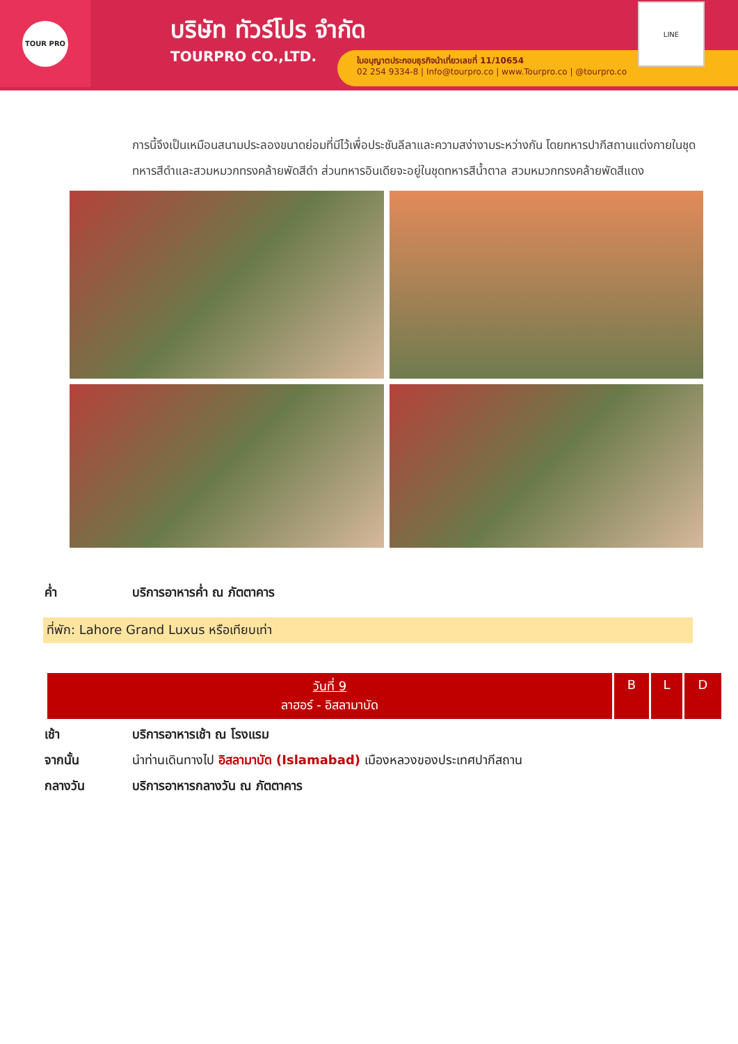TOUR PRO
บริษัท ทัวร์โปร จำกัด
TOURPRO CO.,LTD.
ใบอนุญาตประกอบธุรกิจนำเที่ยวเลขที่ 11/10654
02 254 9334-8 | Info@tourpro.co | www.Tourpro.co | @tourpro.co
LINE
การนี้จึงเป็นเหมือนสนามประลองขนาดย่อมที่มีไว้เพื่อประชันลีลาและความสง่างามระหว่างกัน โดยทหารปากีสถานแต่งกายในชุดทหารสีดำและสวมหมวกทรงคล้ายพัดสีดำ ส่วนทหารอินเดียจะอยู่ในชุดทหารสีน้ำตาล สวมหมวกทรงคล้ายพัดสีแดง
ค่ำ บริการอาหารค่ำ ณ ภัตตาคาร
ที่พัก: Lahore Grand Luxus หรือเทียบเท่า
| วันที่ 9 ลาฮอร์ - อิสลามาบัด | B | L | D |
เช้า บริการอาหารเช้า ณ โรงแรม
จากนั้น นำท่านเดินทางไป อิสลามาบัด (Islamabad) เมืองหลวงของประเทศปากีสถาน
กลางวัน บริการอาหารกลางวัน ณ ภัตตาคาร